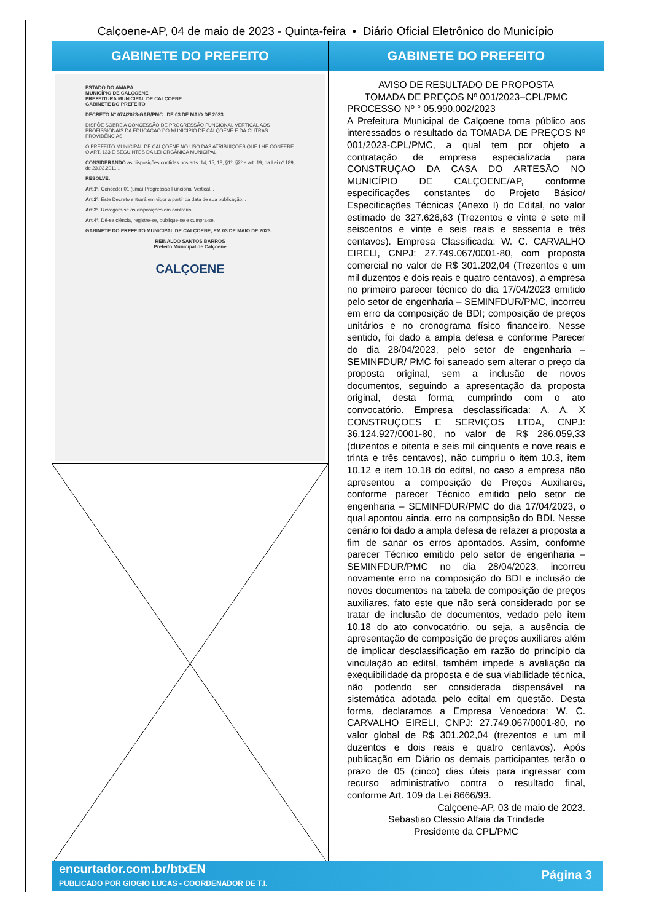Calçoene-AP, 04 de maio de 2023 - Quinta-feira • Diário Oficial Eletrônico do Município
GABINETE DO PREFEITO
ESTADO DO AMAPÁ
MUNICÍPIO DE CALÇOENE
PREFEITURA MUNICIPAL DE CALÇOENE
GABINETE DO PREFEITO
DECRETO Nº 074/2023-GAB/PMC DE 03 DE MAIO DE 2023
DISPÕE SOBRE A CONCESSÃO DE PROGRESSÃO FUNCIONAL VERTICAL AOS PROFISSIONAIS DA EDUCAÇÃO DO MUNICÍPIO DE CALÇOENE E DÁ OUTRAS PROVIDÊNCIAS.
O PREFEITO MUNICIPAL DE CALÇOENE NO USO DAS ATRIBUIÇÕES QUE LHE CONFERE O ART. 133 E SEGUINTES DA LEI ORGÂNICA MUNICIPAL,
CONSIDERANDO as disposições contidas nos arts. 14, 15, 18, §1º, §2º e art. 19, da Lei nº 189, de 23.03.2011...
RESOLVE:
Art.1º. Conceder 01 (uma) Progressão Funcional Vertical...
Art.2º. Este Decreto entrará em vigor a partir da data de sua publicação...
Art.3º. Revogam-se as disposições em contrário.
Art.4º. Dê-se ciência, registre-se, publique-se e cumpra-se.
GABINETE DO PREFEITO MUNICIPAL DE CALÇOENE, EM 03 DE MAIO DE 2023.
REINALDO SANTOS BARROS
Prefeito Municipal de Calçoene
CALÇOENE
GABINETE DO PREFEITO
AVISO DE RESULTADO DE PROPOSTA
TOMADA DE PREÇOS Nº 001/2023–CPL/PMC
PROCESSO Nº ° 05.990.002/2023
A Prefeitura Municipal de Calçoene torna público aos interessados o resultado da TOMADA DE PREÇOS Nº 001/2023-CPL/PMC, a qual tem por objeto a contratação de empresa especializada para CONSTRUÇAO DA CASA DO ARTESÃO NO MUNICÍPIO DE CALÇOENE/AP, conforme especificações constantes do Projeto Básico/ Especificações Técnicas (Anexo I) do Edital, no valor estimado de 327.626,63 (Trezentos e vinte e sete mil seiscentos e vinte e seis reais e sessenta e três centavos). Empresa Classificada: W. C. CARVALHO EIRELI, CNPJ: 27.749.067/0001-80, com proposta comercial no valor de R$ 301.202,04 (Trezentos e um mil duzentos e dois reais e quatro centavos), a empresa no primeiro parecer técnico do dia 17/04/2023 emitido pelo setor de engenharia – SEMINFDUR/PMC, incorreu em erro da composição de BDI; composição de preços unitários e no cronograma físico financeiro. Nesse sentido, foi dado a ampla defesa e conforme Parecer do dia 28/04/2023, pelo setor de engenharia – SEMINFDUR/ PMC foi saneado sem alterar o preço da proposta original, sem a inclusão de novos documentos, seguindo a apresentação da proposta original, desta forma, cumprindo com o ato convocatório. Empresa desclassificada: A. A. X CONSTRUÇOES E SERVIÇOS LTDA, CNPJ: 36.124.927/0001-80, no valor de R$ 286.059,33 (duzentos e oitenta e seis mil cinquenta e nove reais e trinta e três centavos), não cumpriu o item 10.3, item 10.12 e item 10.18 do edital, no caso a empresa não apresentou a composição de Preços Auxiliares, conforme parecer Técnico emitido pelo setor de engenharia – SEMINFDUR/PMC do dia 17/04/2023, o qual apontou ainda, erro na composição do BDI. Nesse cenário foi dado a ampla defesa de refazer a proposta a fim de sanar os erros apontados. Assim, conforme parecer Técnico emitido pelo setor de engenharia – SEMINFDUR/PMC no dia 28/04/2023, incorreu novamente erro na composição do BDI e inclusão de novos documentos na tabela de composição de preços auxiliares, fato este que não será considerado por se tratar de inclusão de documentos, vedado pelo item 10.18 do ato convocatório, ou seja, a ausência de apresentação de composição de preços auxiliares além de implicar desclassificação em razão do princípio da vinculação ao edital, também impede a avaliação da exequibilidade da proposta e de sua viabilidade técnica, não podendo ser considerada dispensável na sistemática adotada pelo edital em questão. Desta forma, declaramos a Empresa Vencedora: W. C. CARVALHO EIRELI, CNPJ: 27.749.067/0001-80, no valor global de R$ 301.202,04 (trezentos e um mil duzentos e dois reais e quatro centavos). Após publicação em Diário os demais participantes terão o prazo de 05 (cinco) dias úteis para ingressar com recurso administrativo contra o resultado final, conforme Art. 109 da Lei 8666/93.
Calçoene-AP, 03 de maio de 2023.
Sebastiao Clessio Alfaia da Trindade
Presidente da CPL/PMC
encurtador.com.br/btxEN
PUBLICADO POR GIOGIO LUCAS - COORDENADOR DE T.I.
Página 3